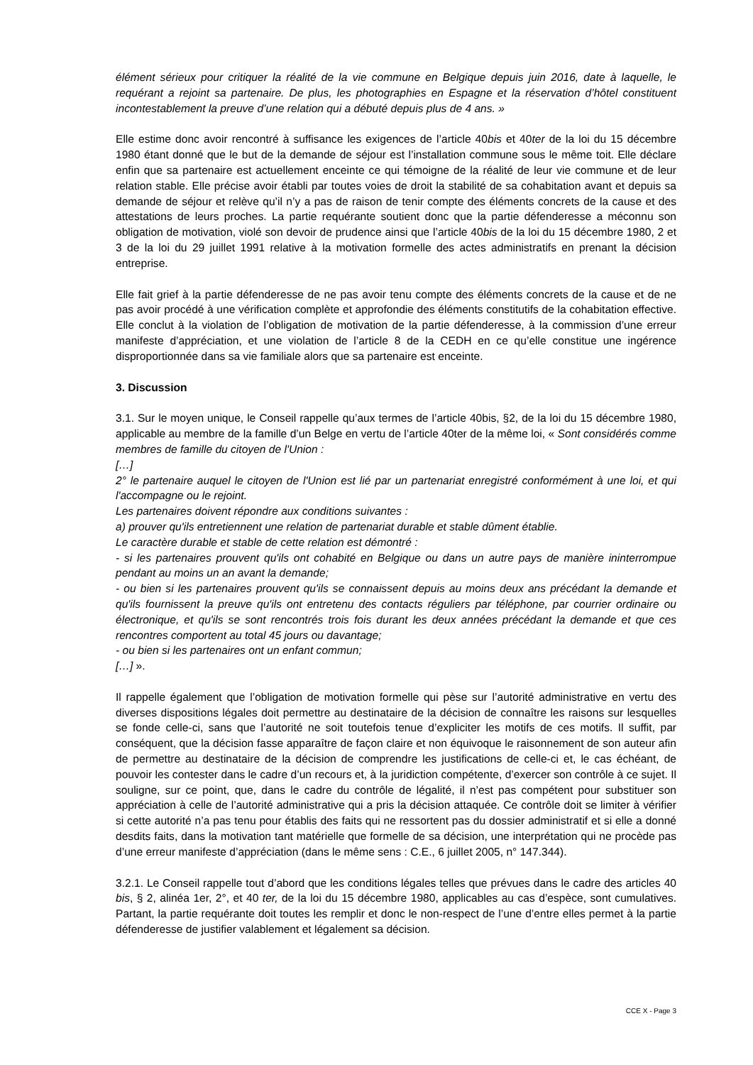élément sérieux pour critiquer la réalité de la vie commune en Belgique depuis juin 2016, date à laquelle, le requérant a rejoint sa partenaire. De plus, les photographies en Espagne et la réservation d’hôtel constituent incontestablement la preuve d’une relation qui a débuté depuis plus de 4 ans. »
Elle estime donc avoir rencontré à suffisance les exigences de l’article 40bis et 40ter de la loi du 15 décembre 1980 étant donné que le but de la demande de séjour est l’installation commune sous le même toit. Elle déclare enfin que sa partenaire est actuellement enceinte ce qui témoigne de la réalité de leur vie commune et de leur relation stable. Elle précise avoir établi par toutes voies de droit la stabilité de sa cohabitation avant et depuis sa demande de séjour et relève qu’il n’y a pas de raison de tenir compte des éléments concrets de la cause et des attestations de leurs proches. La partie requérante soutient donc que la partie défenderesse a méconnu son obligation de motivation, violé son devoir de prudence ainsi que l’article 40bis de la loi du 15 décembre 1980, 2 et 3 de la loi du 29 juillet 1991 relative à la motivation formelle des actes administratifs en prenant la décision entreprise.
Elle fait grief à la partie défenderesse de ne pas avoir tenu compte des éléments concrets de la cause et de ne pas avoir procédé à une vérification complète et approfondie des éléments constitutifs de la cohabitation effective. Elle conclut à la violation de l’obligation de motivation de la partie défenderesse, à la commission d’une erreur manifeste d’appréciation, et une violation de l’article 8 de la CEDH en ce qu’elle constitue une ingérence disproportionnée dans sa vie familiale alors que sa partenaire est enceinte.
3. Discussion
3.1. Sur le moyen unique, le Conseil rappelle qu’aux termes de l’article 40bis, §2, de la loi du 15 décembre 1980, applicable au membre de la famille d’un Belge en vertu de l’article 40ter de la même loi, « Sont considérés comme membres de famille du citoyen de l'Union :
[…]
2° le partenaire auquel le citoyen de l'Union est lié par un partenariat enregistré conformément à une loi, et qui l'accompagne ou le rejoint.
Les partenaires doivent répondre aux conditions suivantes :
a) prouver qu'ils entretiennent une relation de partenariat durable et stable dûment établie.
Le caractère durable et stable de cette relation est démontré :
- si les partenaires prouvent qu'ils ont cohabité en Belgique ou dans un autre pays de manière ininterrompue pendant au moins un an avant la demande;
- ou bien si les partenaires prouvent qu'ils se connaissent depuis au moins deux ans précédant la demande et qu'ils fournissent la preuve qu'ils ont entretenu des contacts réguliers par téléphone, par courrier ordinaire ou électronique, et qu'ils se sont rencontrés trois fois durant les deux années précédant la demande et que ces rencontres comportent au total 45 jours ou davantage;
- ou bien si les partenaires ont un enfant commun;
[…] ».
Il rappelle également que l’obligation de motivation formelle qui pèse sur l’autorité administrative en vertu des diverses dispositions légales doit permettre au destinataire de la décision de connaître les raisons sur lesquelles se fonde celle-ci, sans que l’autorité ne soit toutefois tenue d’expliciter les motifs de ces motifs. Il suffit, par conséquent, que la décision fasse apparaître de façon claire et non équivoque le raisonnement de son auteur afin de permettre au destinataire de la décision de comprendre les justifications de celle-ci et, le cas échéant, de pouvoir les contester dans le cadre d’un recours et, à la juridiction compétente, d’exercer son contrôle à ce sujet. Il souligne, sur ce point, que, dans le cadre du contrôle de légalité, il n’est pas compétent pour substituer son appréciation à celle de l’autorité administrative qui a pris la décision attaquée. Ce contrôle doit se limiter à vérifier si cette autorité n’a pas tenu pour établis des faits qui ne ressortent pas du dossier administratif et si elle a donné desdits faits, dans la motivation tant matérielle que formelle de sa décision, une interprétation qui ne procède pas d’une erreur manifeste d’appréciation (dans le même sens : C.E., 6 juillet 2005, n° 147.344).
3.2.1. Le Conseil rappelle tout d’abord que les conditions légales telles que prévues dans le cadre des articles 40 bis, § 2, alinéa 1er, 2°, et 40 ter, de la loi du 15 décembre 1980, applicables au cas d’espèce, sont cumulatives. Partant, la partie requérante doit toutes les remplir et donc le non-respect de l’une d’entre elles permet à la partie défenderesse de justifier valablement et légalement sa décision.
CCE X - Page 3